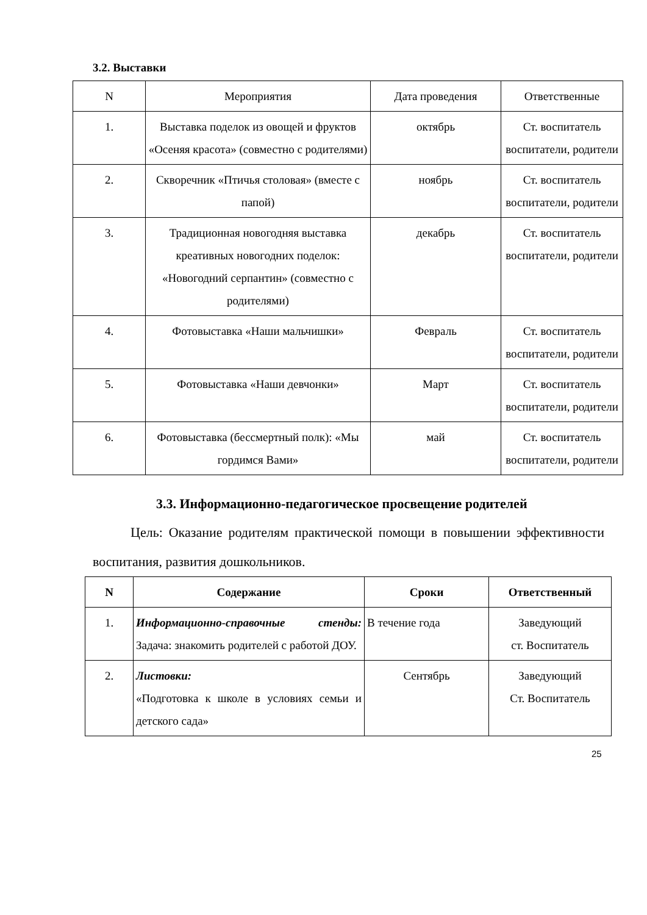3.2. Выставки
| N | Мероприятия | Дата проведения | Ответственные |
| --- | --- | --- | --- |
| 1. | Выставка поделок из овощей и фруктов «Осеняя красота» (совместно с родителями) | октябрь | Ст. воспитатель воспитатели, родители |
| 2. | Скворечник «Птичья столовая» (вместе с папой) | ноябрь | Ст. воспитатель воспитатели, родители |
| 3. | Традиционная новогодняя выставка креативных новогодних поделок: «Новогодний серпантин» (совместно с родителями) | декабрь | Ст. воспитатель воспитатели, родители |
| 4. | Фотовыставка «Наши мальчишки» | Февраль | Ст. воспитатель воспитатели, родители |
| 5. | Фотовыставка «Наши девчонки» | Март | Ст. воспитатель воспитатели, родители |
| 6. | Фотовыставка (бессмертный полк): «Мы гордимся Вами» | май | Ст. воспитатель воспитатели, родители |
3.3. Информационно-педагогическое просвещение родителей
Цель: Оказание родителям практической помощи в повышении эффективности воспитания, развития дошкольников.
| N | Содержание | Сроки | Ответственный |
| --- | --- | --- | --- |
| 1. | Информационно-справочные стенды: Задача: знакомить родителей с работой ДОУ. | В течение года | Заведующий ст. Воспитатель |
| 2. | Листовки: «Подготовка к школе в условиях семьи и детского сада» | Сентябрь | Заведующий Ст. Воспитатель |
25